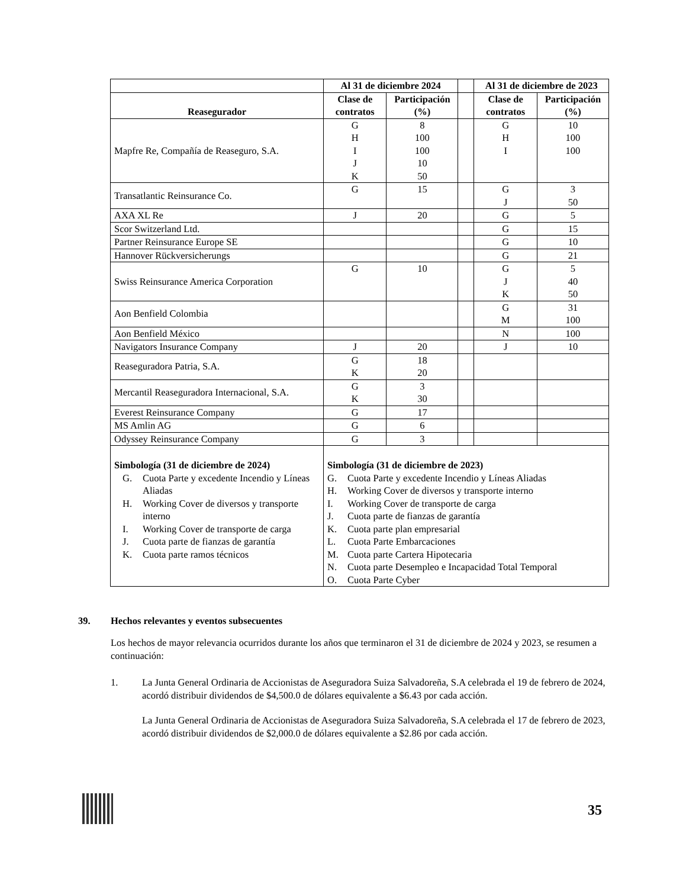| | Al 31 de diciembre 2024 | | | Al 31 de diciembre de 2023 | |
| --- | --- | --- | --- | --- | --- |
| Reasegurador | Clase de contratos | Participación (%) | | Clase de contratos | Participación (%) |
| Mapfre Re, Compañía de Reaseguro, S.A. | G H I J K | 8 100 100 10 50 | | G H I | 10 100 100 |
| Transatlantic Reinsurance Co. | G | 15 | | G J | 3 50 |
| AXA XL Re | J | 20 | | G | 5 |
| Scor Switzerland Ltd. | | | | G | 15 |
| Partner Reinsurance Europe SE | | | | G | 10 |
| Hannover Rückversicherungs | | | | G | 21 |
| Swiss Reinsurance America Corporation | G | 10 | | G J K | 5 40 50 |
| Aon Benfield Colombia | | | | G M | 31 100 |
| Aon Benfield México | | | | N | 100 |
| Navigators Insurance Company | J | 20 | | J | 10 |
| Reaseguradora Patria, S.A. | G K | 18 20 | | | |
| Mercantil Reaseguradora Internacional, S.A. | G K | 3 30 | | | |
| Everest Reinsurance Company | G | 17 | | | |
| MS Amlin AG | G | 6 | | | |
| Odyssey Reinsurance Company | G | 3 | | | |
| Simbología (31 de diciembre de 2024) G. Cuota Parte y excedente Incendio y Líneas Aliadas H. Working Cover de diversos y transporte interno I. Working Cover de transporte de carga J. Cuota parte de fianzas de garantía K. Cuota parte ramos técnicos | Simbología (31 de diciembre de 2023) G. Cuota Parte y excedente Incendio y Líneas Aliadas H. Working Cover de diversos y transporte interno I. Working Cover de transporte de carga J. Cuota parte de fianzas de garantía K. Cuota parte plan empresarial L. Cuota Parte Embarcaciones M. Cuota parte Cartera Hipotecaria N. Cuota parte Desempleo e Incapacidad Total Temporal O. Cuota Parte Cyber | | | | |
39. Hechos relevantes y eventos subsecuentes
Los hechos de mayor relevancia ocurridos durante los años que terminaron el 31 de diciembre de 2024 y 2023, se resumen a continuación:
1. La Junta General Ordinaria de Accionistas de Aseguradora Suiza Salvadoreña, S.A celebrada el 19 de febrero de 2024, acordó distribuir dividendos de $4,500.0 de dólares equivalente a $6.43 por cada acción.
La Junta General Ordinaria de Accionistas de Aseguradora Suiza Salvadoreña, S.A celebrada el 17 de febrero de 2023, acordó distribuir dividendos de $2,000.0 de dólares equivalente a $2.86 por cada acción.
35